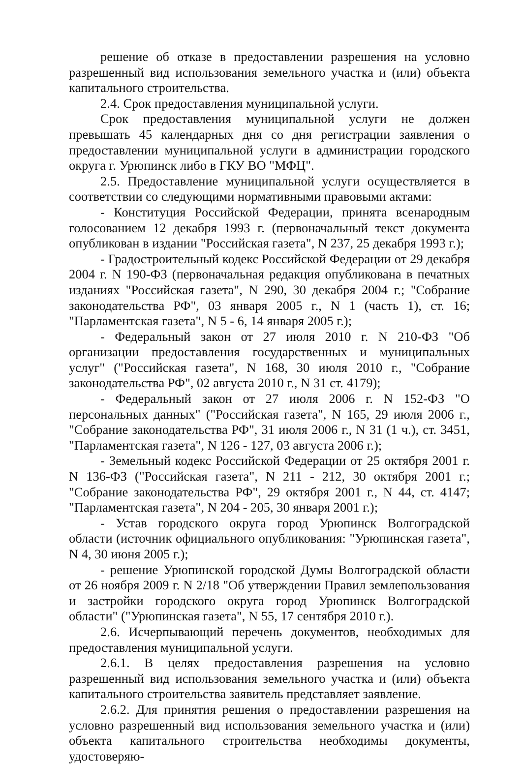решение об отказе в предоставлении разрешения на условно разрешенный вид использования земельного участка и (или) объекта капитального строительства.
2.4. Срок предоставления муниципальной услуги.
Срок предоставления муниципальной услуги не должен превышать 45 календарных дня со дня регистрации заявления о предоставлении муниципальной услуги в администрации городского округа г. Урюпинск либо в ГКУ ВО "МФЦ".
2.5. Предоставление муниципальной услуги осуществляется в соответствии со следующими нормативными правовыми актами:
- Конституция Российской Федерации, принята всенародным голосованием 12 декабря 1993 г. (первоначальный текст документа опубликован в издании "Российская газета", N 237, 25 декабря 1993 г.);
- Градостроительный кодекс Российской Федерации от 29 декабря 2004 г. N 190-ФЗ (первоначальная редакция опубликована в печатных изданиях "Российская газета", N 290, 30 декабря 2004 г.; "Собрание законодательства РФ", 03 января 2005 г., N 1 (часть 1), ст. 16; "Парламентская газета", N 5 - 6, 14 января 2005 г.);
- Федеральный закон от 27 июля 2010 г. N 210-ФЗ "Об организации предоставления государственных и муниципальных услуг" ("Российская газета", N 168, 30 июля 2010 г., "Собрание законодательства РФ", 02 августа 2010 г., N 31 ст. 4179);
- Федеральный закон от 27 июля 2006 г. N 152-ФЗ "О персональных данных" ("Российская газета", N 165, 29 июля 2006 г., "Собрание законодательства РФ", 31 июля 2006 г., N 31 (1 ч.), ст. 3451, "Парламентская газета", N 126 - 127, 03 августа 2006 г.);
- Земельный кодекс Российской Федерации от 25 октября 2001 г. N 136-ФЗ ("Российская газета", N 211 - 212, 30 октября 2001 г.; "Собрание законодательства РФ", 29 октября 2001 г., N 44, ст. 4147; "Парламентская газета", N 204 - 205, 30 января 2001 г.);
- Устав городского округа город Урюпинск Волгоградской области (источник официального опубликования: "Урюпинская газета", N 4, 30 июня 2005 г.);
- решение Урюпинской городской Думы Волгоградской области от 26 ноября 2009 г. N 2/18 "Об утверждении Правил землепользования и застройки городского округа город Урюпинск Волгоградской области" ("Урюпинская газета", N 55, 17 сентября 2010 г.).
2.6. Исчерпывающий перечень документов, необходимых для предоставления муниципальной услуги.
2.6.1. В целях предоставления разрешения на условно разрешенный вид использования земельного участка и (или) объекта капитального строительства заявитель представляет заявление.
2.6.2. Для принятия решения о предоставлении разрешения на условно разрешенный вид использования земельного участка и (или) объекта капитального строительства необходимы документы, удостоверяю-